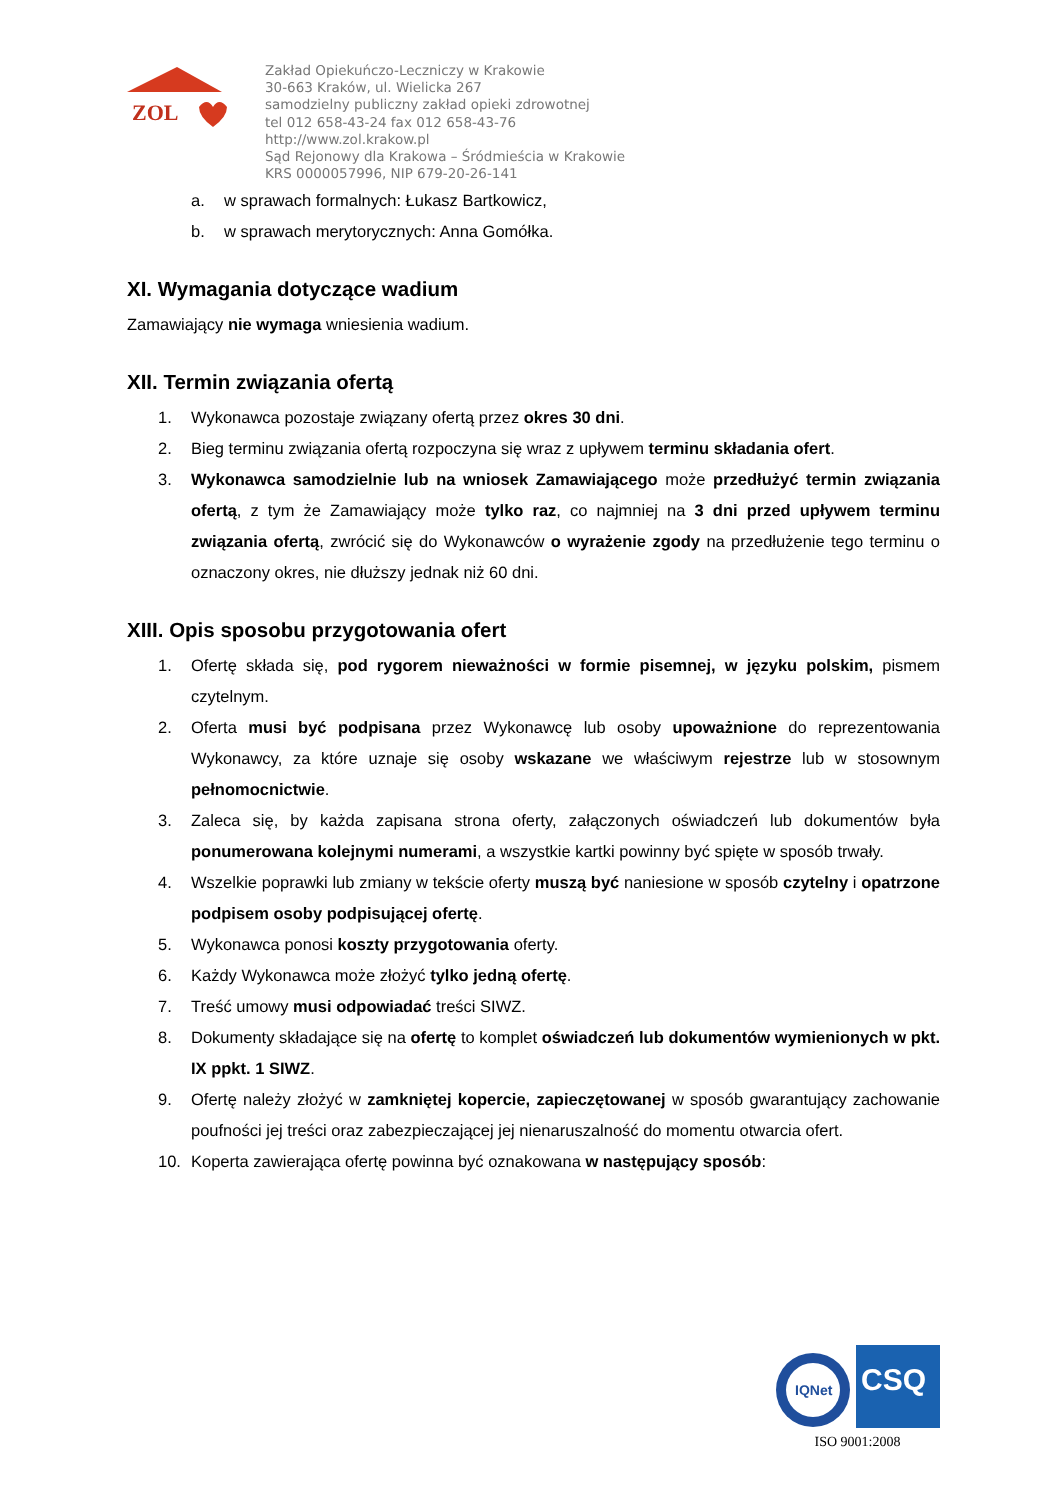ZOL
Zakład Opiekuńczo-Leczniczy w Krakowie
30-663 Kraków, ul. Wielicka 267
samodzielny publiczny zakład opieki zdrowotnej
tel 012 658-43-24 fax 012 658-43-76
http://www.zol.krakow.pl
Sąd Rejonowy dla Krakowa – Śródmieścia w Krakowie
KRS 0000057996, NIP 679-20-26-141
a. w sprawach formalnych: Łukasz Bartkowicz,
b. w sprawach merytorycznych: Anna Gomółka.
XI. Wymagania dotyczące wadium
Zamawiający nie wymaga wniesienia wadium.
XII. Termin związania ofertą
1. Wykonawca pozostaje związany ofertą przez okres 30 dni.
2. Bieg terminu związania ofertą rozpoczyna się wraz z upływem terminu składania ofert.
3. Wykonawca samodzielnie lub na wniosek Zamawiającego może przedłużyć termin związania ofertą, z tym że Zamawiający może tylko raz, co najmniej na 3 dni przed upływem terminu związania ofertą, zwrócić się do Wykonawców o wyrażenie zgody na przedłużenie tego terminu o oznaczony okres, nie dłuższy jednak niż 60 dni.
XIII. Opis sposobu przygotowania ofert
1. Ofertę składa się, pod rygorem nieważności w formie pisemnej, w języku polskim, pismem czytelnym.
2. Oferta musi być podpisana przez Wykonawcę lub osoby upoważnione do reprezentowania Wykonawcy, za które uznaje się osoby wskazane we właściwym rejestrze lub w stosownym pełnomocnictwie.
3. Zaleca się, by każda zapisana strona oferty, załączonych oświadczeń lub dokumentów była ponumerowana kolejnymi numerami, a wszystkie kartki powinny być spięte w sposób trwały.
4. Wszelkie poprawki lub zmiany w tekście oferty muszą być naniesione w sposób czytelny i opatrzone podpisem osoby podpisującej ofertę.
5. Wykonawca ponosi koszty przygotowania oferty.
6. Każdy Wykonawca może złożyć tylko jedną ofertę.
7. Treść umowy musi odpowiadać treści SIWZ.
8. Dokumenty składające się na ofertę to komplet oświadczeń lub dokumentów wymienionych w pkt. IX ppkt. 1 SIWZ.
9. Ofertę należy złożyć w zamkniętej kopercie, zapieczętowanej w sposób gwarantujący zachowanie poufności jej treści oraz zabezpieczającej jej nienaruszalność do momentu otwarcia ofert.
10. Koperta zawierająca ofertę powinna być oznakowana w następujący sposób:
IQNet
CSQ
ISO 9001:2008